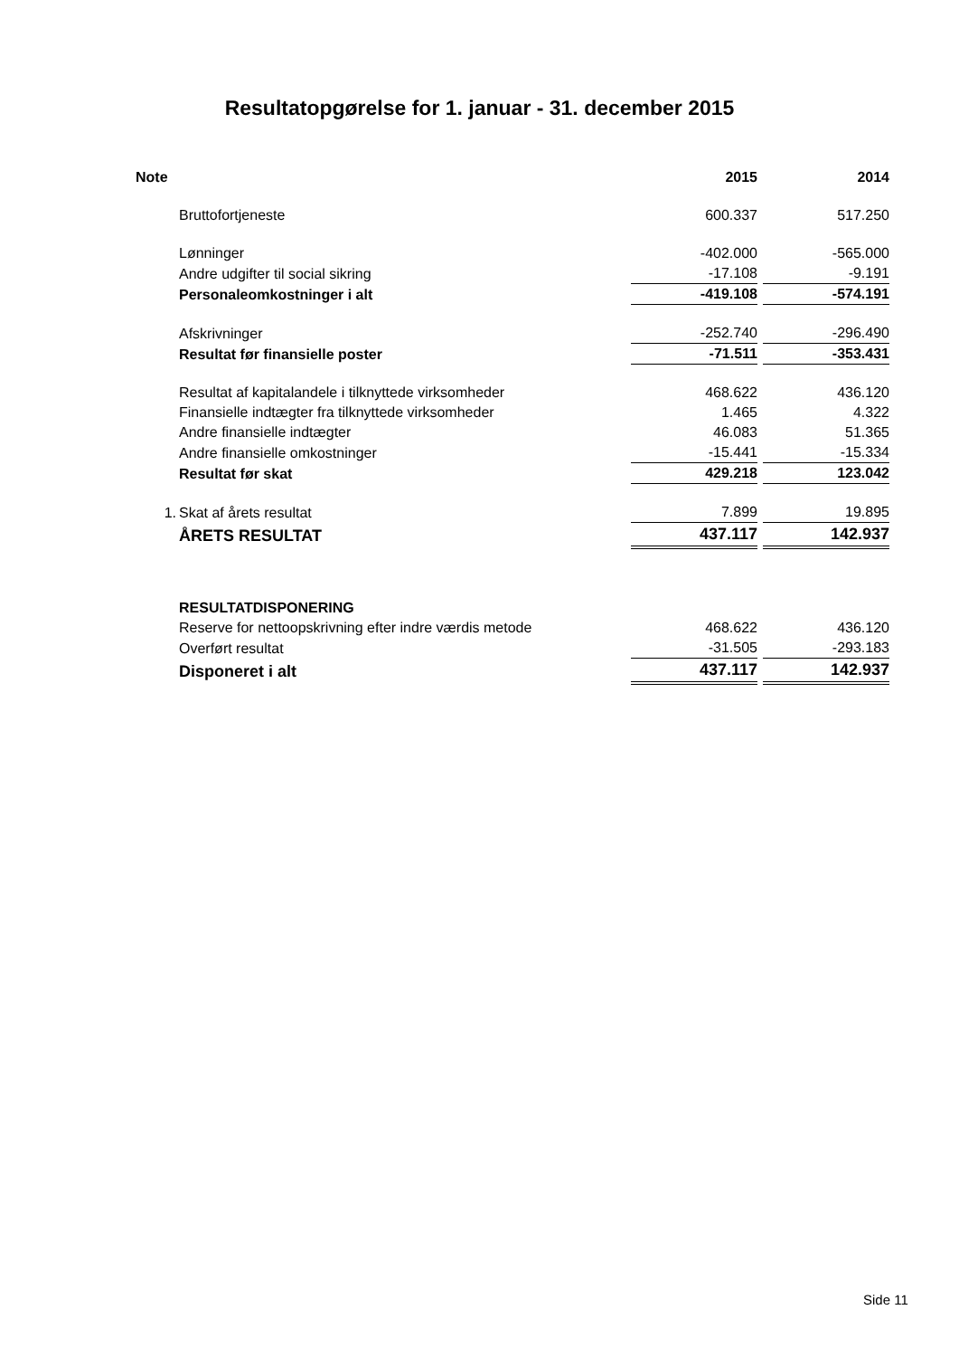Resultatopgørelse for 1. januar - 31. december 2015
| Note | | 2015 | | 2014 |
| | Bruttofortjeneste | 600.337 | | 517.250 |
| | Lønninger | -402.000 | | -565.000 |
| | Andre udgifter til social sikring | -17.108 | | -9.191 |
| | Personaleomkostninger i alt | -419.108 | | -574.191 |
| | Afskrivninger | -252.740 | | -296.490 |
| | Resultat før finansielle poster | -71.511 | | -353.431 |
| | Resultat af kapitalandele i tilknyttede virksomheder | 468.622 | | 436.120 |
| | Finansielle indtægter fra tilknyttede virksomheder | 1.465 | | 4.322 |
| | Andre finansielle indtægter | 46.083 | | 51.365 |
| | Andre finansielle omkostninger | -15.441 | | -15.334 |
| | Resultat før skat | 429.218 | | 123.042 |
| 1. | Skat af årets resultat | 7.899 | | 19.895 |
| | ÅRETS RESULTAT | 437.117 | | 142.937 |
| | RESULTATDISPONERING | | | |
| | Reserve for nettoopskrivning efter indre værdis metode | 468.622 | | 436.120 |
| | Overført resultat | -31.505 | | -293.183 |
| | Disponeret i alt | 437.117 | | 142.937 |
Side 11